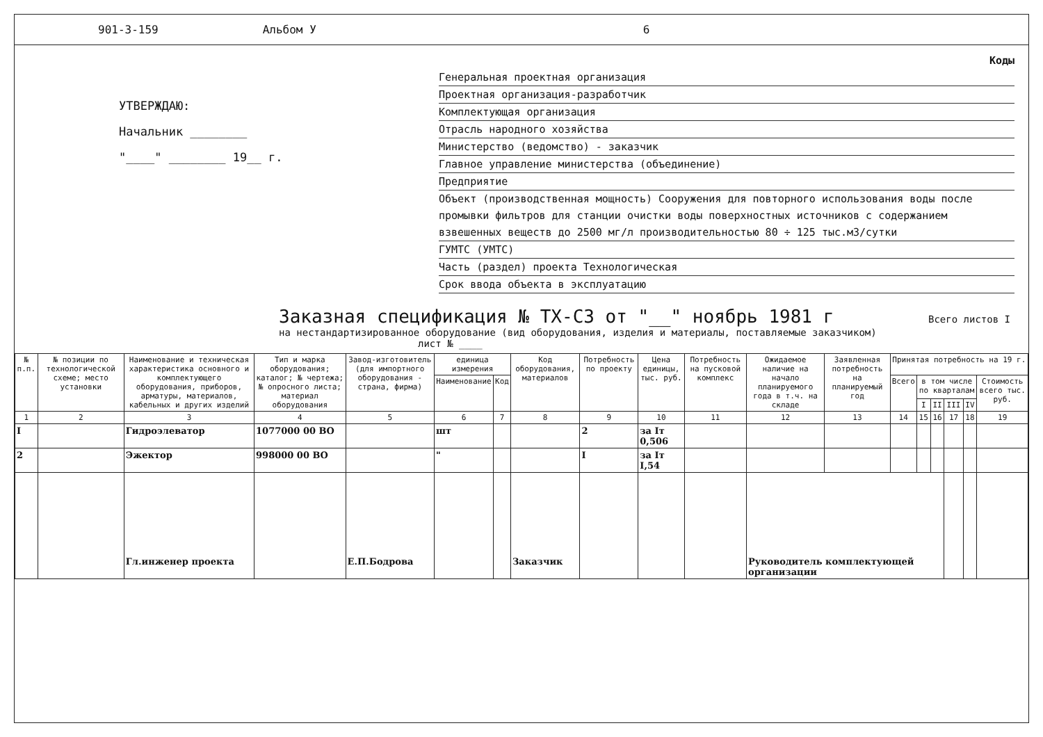901-3-159 Альбом У 6
УТВЕРЖДАЮ:
Начальник ________
"____" ________ 19__ г.
Коды
Генеральная проектная организация
Проектная организация-разработчик
Комплектующая организация
Отрасль народного хозяйства
Министерство (ведомство) - заказчик
Главное управление министерства (объединение)
Предприятие
Объект (производственная мощность) Сооружения для повторного использования воды после промывки фильтров для станции очистки воды поверхностных источников с содержанием взвешенных веществ до 2500 мг/л производительностью 80 ÷ 125 тыс.м3/сутки
ГУМТС (УМТС)
Часть (раздел) проекта Технологическая
Срок ввода объекта в эксплуатацию
Заказная спецификация № ТХ-СЗ от "__" ноябрь 1981 г Всего листов I
на нестандартизированное оборудование (вид оборудования, изделия и материалы, поставляемые заказчиком) лист № ____
| № п.п. | № позиции по технологической схеме; место установки | Наименование и техническая характеристика основного и комплектующего оборудования, приборов, арматуры, материалов, кабельных и других изделий | Тип и марка оборудования; каталог; № чертежа; № опросного листа; материал оборудования | Завод-изготовитель (для импортного оборудования - страна, фирма) | единица измерения | | Код оборудования, материалов | Потребность по проекту | Цена единицы, тыс. руб. | Потребность на пусковой комплекс | Ожидаемое наличие на начало планируемого года в т.ч. на складе | Заявленная потребность на планируемый год | Принятая потребность на 19 г. | | | | | |
| --- | --- | --- | --- | --- | --- | --- | --- | --- | --- | --- | --- | --- | --- | --- | --- | --- | --- | --- |
| | | | | | Наименование | Код | | | | | | | Всего | в том числе по кварталам | | | | Стоимость всего тыс. руб. |
| | | | | | | | | | | | | | | I | II | III | IV | |
| 1 | 2 | 3 | 4 | 5 | 6 | 7 | 8 | 9 | 10 | 11 | 12 | 13 | 14 | 15 | 16 | 17 | 18 | 19 |
| I | | Гидроэлеватор | 1077000 00 ВО | | шт | | | 2 | за Iт 0,506 | | | | | | | | | |
| 2 | | Эжектор | 998000 00 ВО | | " | | | I | за Iт I,54 | | | | | | | | | |
| | | Гл.инженер проекта | | Е.П.Бодрова | | | Заказчик | | | | Руководитель комплектующей организации | | | | | | | |